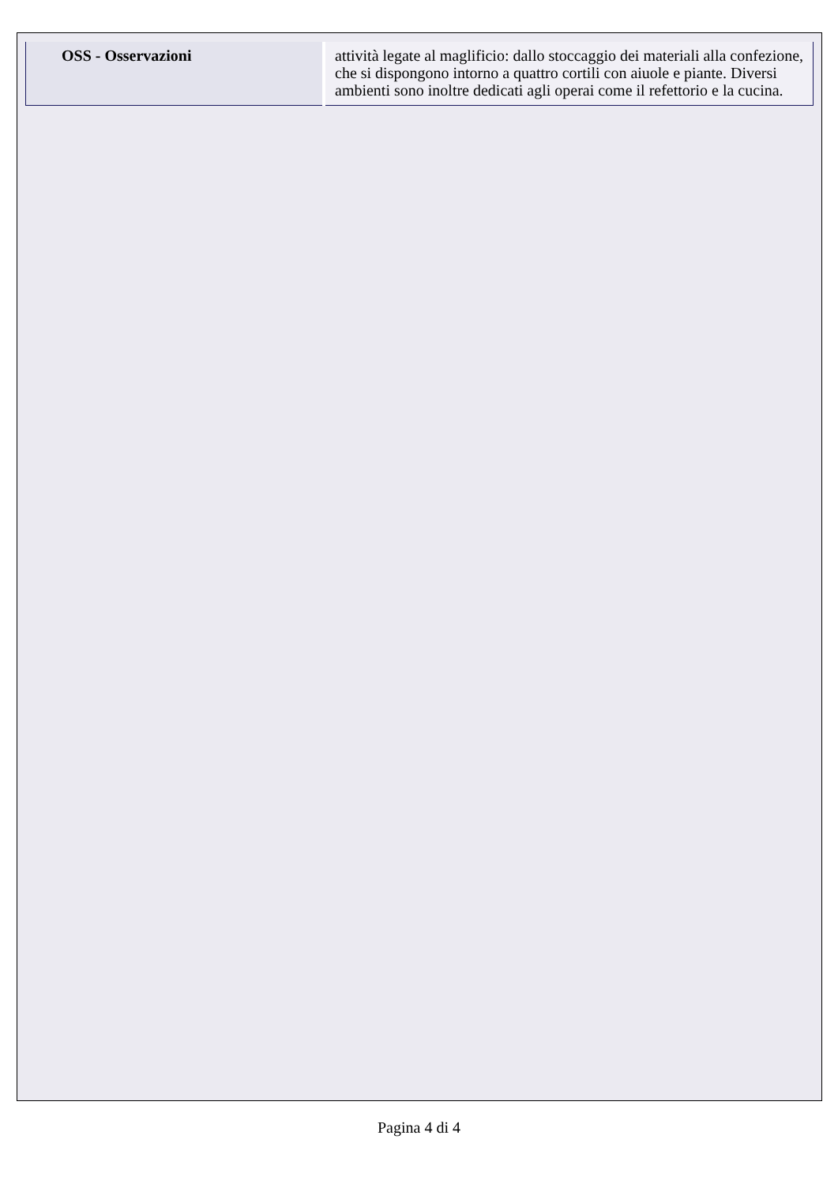| OSS - Osservazioni | attività legate al maglificio: dallo stoccaggio dei materiali alla confezione, che si dispongono intorno a quattro cortili con aiuole e piante. Diversi ambienti sono inoltre dedicati agli operai come il refettorio e la cucina. |
Pagina 4 di 4